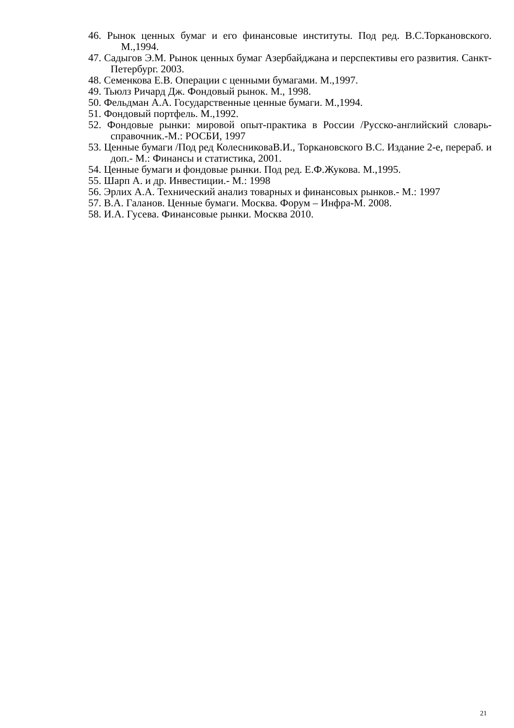46. Рынок ценных бумаг и его финансовые институты. Под ред. В.С.Торкановского. М.,1994.
47. Садыгов Э.М. Рынок ценных бумаг Азербайджана и перспективы его развития. Санкт-Петербург. 2003.
48. Семенкова Е.В. Операции с ценными бумагами. М.,1997.
49. Тьюлз Ричард Дж. Фондовый рынок. М., 1998.
50. Фельдман А.А. Государственные ценные бумаги. М.,1994.
51. Фондовый портфель. М.,1992.
52. Фондовые рынки: мировой опыт-практика в России /Русско-английский словарь- справочник.-М.: РОСБИ, 1997
53. Ценные бумаги /Под ред КолесниковаВ.И., Торкановского В.С. Издание 2-е, перераб. и доп.- М.: Финансы и статистика, 2001.
54. Ценные бумаги и фондовые рынки. Под ред. Е.Ф.Жукова. М.,1995.
55. Шарп А. и др. Инвестиции.- М.: 1998
56. Эрлих А.А. Технический анализ товарных и финансовых рынков.- М.: 1997
57. В.А. Галанов. Ценные бумаги. Москва. Форум – Инфра-М. 2008.
58. И.А. Гусева. Финансовые рынки. Москва 2010.
21